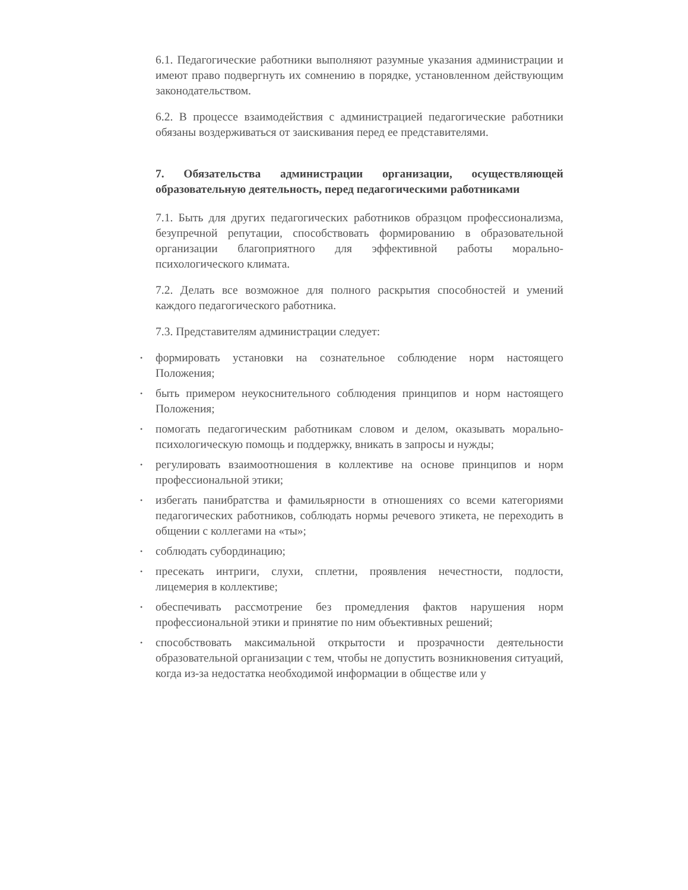6.1. Педагогические работники выполняют разумные указания администрации и имеют право подвергнуть их сомнению в порядке, установленном действующим законодательством.
6.2. В процессе взаимодействия с администрацией педагогические работники обязаны воздерживаться от заискивания перед ее представителями.
7. Обязательства администрации организации, осуществляющей образовательную деятельность, перед педагогическими работниками
7.1. Быть для других педагогических работников образцом профессионализма, безупречной репутации, способствовать формированию в образовательной организации благоприятного для эффективной работы морально-психологического климата.
7.2. Делать все возможное для полного раскрытия способностей и умений каждого педагогического работника.
7.3. Представителям администрации следует:
• формировать установки на сознательное соблюдение норм настоящего Положения;
• быть примером неукоснительного соблюдения принципов и норм настоящего Положения;
• помогать педагогическим работникам словом и делом, оказывать морально-психологическую помощь и поддержку, вникать в запросы и нужды;
• регулировать взаимоотношения в коллективе на основе принципов и норм профессиональной этики;
• избегать панибратства и фамильярности в отношениях со всеми категориями педагогических работников, соблюдать нормы речевого этикета, не переходить в общении с коллегами на «ты»;
• соблюдать субординацию;
• пресекать интриги, слухи, сплетни, проявления нечестности, подлости, лицемерия в коллективе;
• обеспечивать рассмотрение без промедления фактов нарушения норм профессиональной этики и принятие по ним объективных решений;
• способствовать максимальной открытости и прозрачности деятельности образовательной организации с тем, чтобы не допустить возникновения ситуаций, когда из-за недостатка необходимой информации в обществе или у